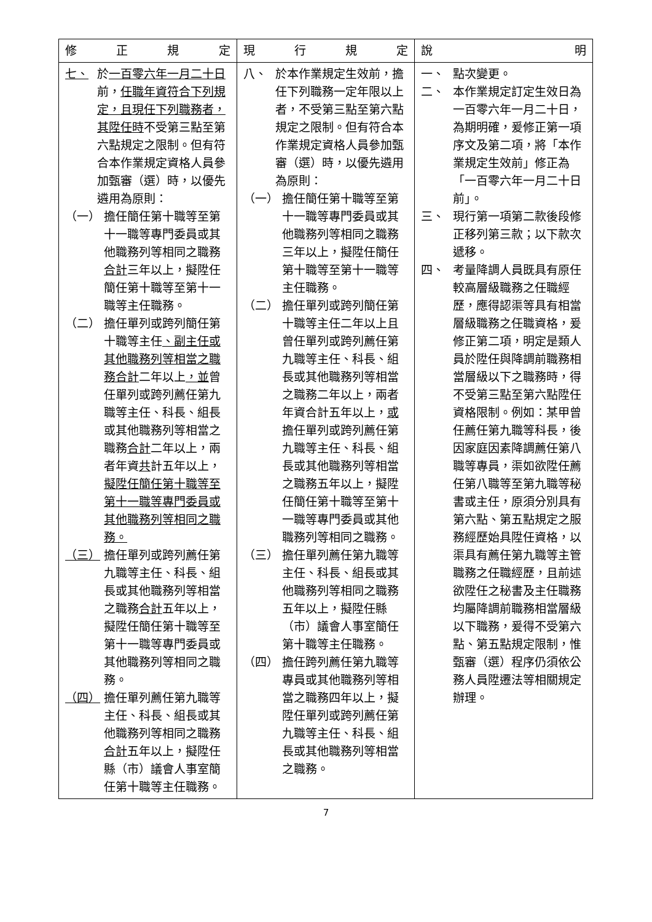| 修 正 規 定 | 現 行 規 定 | 說 明 |
| --- | --- | --- |
| 七、 於 一百零六年一月二十日 前， 任職年資符合下列規定，且現任下列職務者，其陞任時 不受第三點至第六點規定之限制。但有符合本作業規定資格人員參加甄審（選）時，以優先遴用為原則： （一） 擔任簡任第十職等至第十一職等專門委員或其他職務列等相同之職務 合計 三年以上，擬陞任簡任第十職等至第十一職等主任職務。 （二） 擔任單列或跨列簡任第十職等主任 、副主任或其他職務列等相當之職務合計 二年以上 ，並 曾任單列或跨列薦任第九職等主任、科長、組長或其他職務列等相當之職務 合計 二年以上，兩者年資 共 計五年以上， 擬陞任簡任第十職等至第十一職等專門委員或其他職務列等相同之職務。 （三） 擔任單列或跨列薦任第九職等主任、科長、組長或其他職務列等相當之職務 合計 五年以上，擬陞任簡任第十職等至第十一職等專門委員或其他職務列等相同之職務。 （四） 擔任單列薦任第九職等主任、科長、組長或其他職務列等相同之職務 合計 五年以上，擬陞任縣（市）議會人事室簡任第十職等主任職務。 | 八、 於本作業規定生效前，擔任下列職務一定年限以上者，不受第三點至第六點規定之限制。但有符合本作業規定資格人員參加甄審（選）時，以優先遴用為原則： （一） 擔任簡任第十職等至第十一職等專門委員或其他職務列等相同之職務三年以上，擬陞任簡任第十職等至第十一職等主任職務。 （二） 擔任單列或跨列簡任第十職等主任二年以上且曾任單列或跨列薦任第九職等主任、科長、組長或其他職務列等相當之職務二年以上，兩者年資合計五年以上， 或 擔任單列或跨列薦任第九職等主任、科長、組長或其他職務列等相當之職務五年以上，擬陞任簡任第十職等至第十一職等專門委員或其他職務列等相同之職務。 （三） 擔任單列薦任第九職等主任、科長、組長或其他職務列等相同之職務五年以上，擬陞任縣（市）議會人事室簡任第十職等主任職務。 （四） 擔任跨列薦任第九職等專員或其他職務列等相當之職務四年以上，擬陞任單列或跨列薦任第九職等主任、科長、組長或其他職務列等相當之職務。 | 一、 點次變更。 二、 本作業規定訂定生效日為一百零六年一月二十日，為期明確，爰修正第一項序文及第二項，將「本作業規定生效前」修正為「一百零六年一月二十日前」。 三、 現行第一項第二款後段修正移列第三款；以下款次遞移。 四、 考量降調人員既具有原任較高層級職務之任職經歷，應得認渠等具有相當層級職務之任職資格，爰修正第二項，明定是類人員於陞任與降調前職務相當層級以下之職務時，得不受第三點至第六點陞任資格限制。例如：某甲曾任薦任第九職等科長，後因家庭因素降調薦任第八職等專員，渠如欲陞任薦任第八職等至第九職等秘書或主任，原須分別具有第六點、第五點規定之服務經歷始具陞任資格，以渠具有薦任第九職等主管職務之任職經歷，且前述欲陞任之秘書及主任職務均屬降調前職務相當層級以下職務，爰得不受第六點、第五點規定限制，惟甄審（選）程序仍須依公務人員陞遷法等相關規定辦理。 |
7